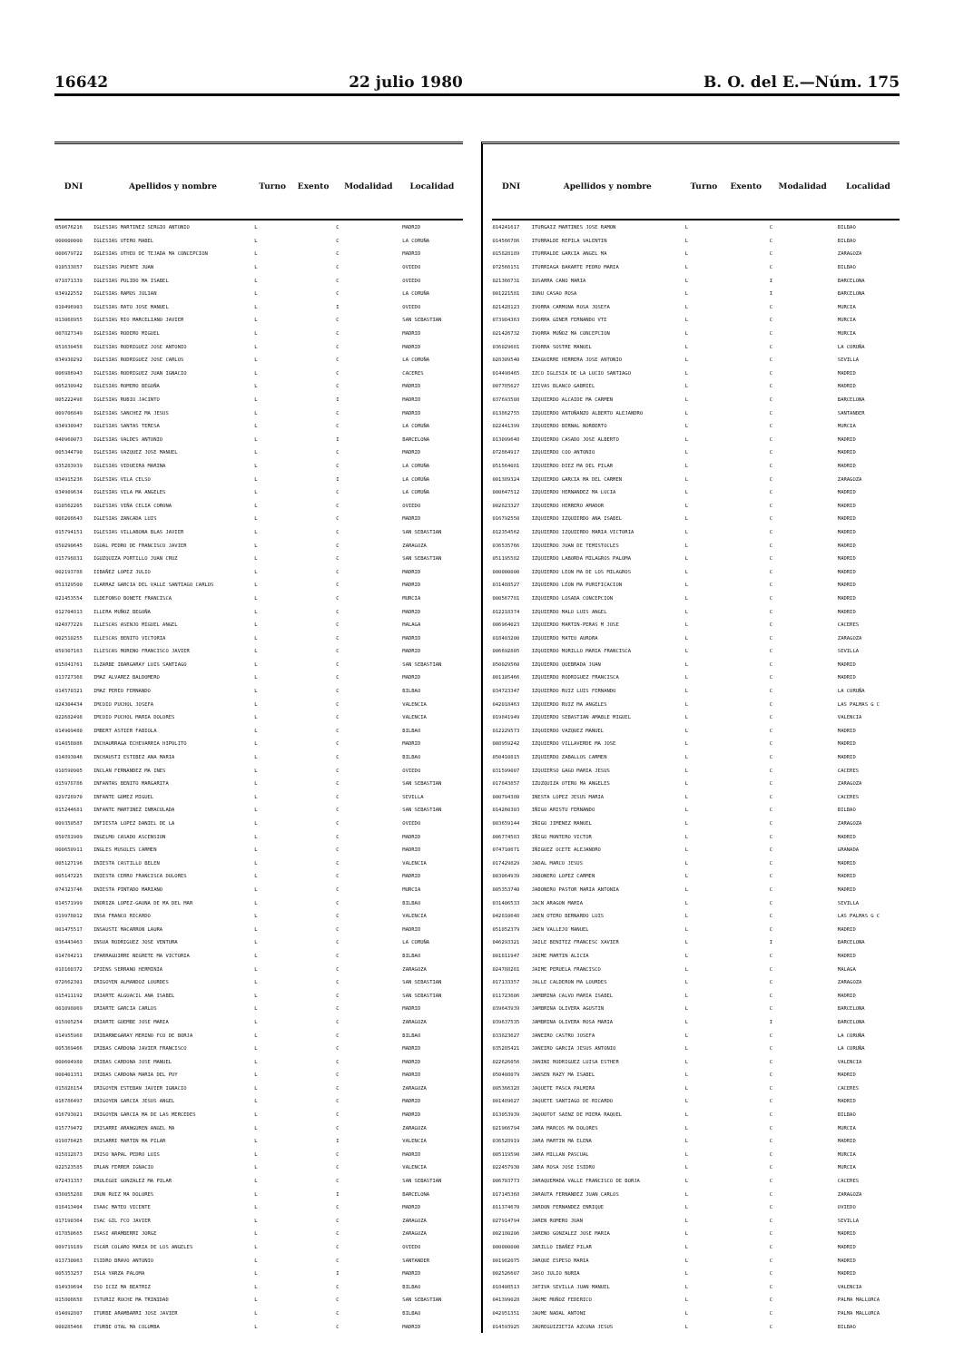16642 22 julio 1980 B. O. del E.—Núm. 175
| DNI | Apellidos y nombre | Turno | Exento | Modalidad | Localidad |
| --- | --- | --- | --- | --- | --- |
| 050676216 | IGLESIAS MARTINEZ SERGIO ANTONIO | L | | C | MADRID |
| 000000000 | IGLESIAS OTERO MABEL | L | | C | LA CORUÑA |
| 000679722 | IGLESIAS OTHEO DE TEJADA MA CONCEPCION | L | | C | MADRID |
| 010533857 | IGLESIAS PUENTE JUAN | L | | C | OVIEDO |
| 071871339 | IGLESIAS PULIDO MA ISABEL | L | | C | OVIEDO |
| 034922552 | IGLESIAS RAMOS JULIAN | L | | C | LA CORUÑA |
| 010496903 | IGLESIAS RATO JOSE MANUEL | L | | I | OVIEDO |
| 013068955 | IGLESIAS RIO MARCELIANO JAVIER | L | | C | SAN SEBASTIAN |
| 007827349 | IGLESIAS RODERO MIGUEL | L | | C | MADRID |
| 051630458 | IGLESIAS RODRIGUEZ JOSE ANTONIO | L | | C | MADRID |
| 034930292 | IGLESIAS RODRIGUEZ JOSE CARLOS | L | | C | LA CORUÑA |
| 006986943 | IGLESIAS RODRIGUEZ JUAN IGNACIO | L | | C | CACERES |
| 005230942 | IGLESIAS ROMERO BEGOÑA | L | | C | MADRID |
| 005222498 | IGLESIAS RUBIO JACINTO | L | | I | MADRID |
| 009706849 | IGLESIAS SANCHEZ MA JESUS | L | | C | MADRID |
| 034930947 | IGLESIAS SANTAS TERESA | L | | C | LA CORUÑA |
| 040960073 | IGLESIAS VALDES ANTONIO | L | | I | BARCELONA |
| 005344790 | IGLESIAS VAZQUEZ JOSE MANUEL | L | | C | MADRID |
| 035283939 | IGLESIAS VIDUEIRA MARINA | L | | C | LA CORUÑA |
| 034915236 | IGLESIAS VILA CELSO | L | | I | LA CORUÑA |
| 034909634 | IGLESIAS VILA MA ANGELES | L | | C | LA CORUÑA |
| 010562205 | IGLESIAS VIÑA CELIA CORONA | L | | C | OVIEDO |
| 008208643 | IGLESIAS ZANCADA LUIS | L | | C | MADRID |
| 015794151 | IGLESIAS VILLABONA BLAS JAVIER | L | | C | SAN SEBASTIAN |
| 050290645 | IGUAL PEDRO DE FRANCISCO JAVIER | L | | C | ZARAGOZA |
| 015798831 | IGUZQUIZA PORTILLO JUAN CRUZ | L | | C | SAN SEBASTIAN |
| 002193788 | IIBAÑEZ LOPEZ JULIO | L | | C | MADRID |
| 051329500 | ILARRAZ GARCIA DEL VALLE SANTIAGO CARLOS | L | | C | MADRID |
| 021453554 | ILDEFONSO BONETE FRANCISCA | L | | C | MURCIA |
| 012704813 | ILLERA MUÑOZ BEGOÑA | L | | C | MADRID |
| 024877229 | ILLESCAS ASENJO MIGUEL ANGEL | L | | C | MALAGA |
| 002510255 | ILLESCAS BENITO VICTORIA | L | | C | MADRID |
| 050307163 | ILLESCAS MORENO FRANCISCO JAVIER | L | | C | MADRID |
| 015841761 | ILZARBE IBARGARAY LUIS SANTIAGO | L | | C | SAN SEBASTIAN |
| 013727368 | IMAZ ALVAREZ BALDOMERO | L | | C | MADRID |
| 014570321 | IMAZ PEREO FERNANDO | L | | C | BILBAO |
| 024304434 | IMCOIO PUCHOL JOSEFA | L | | C | VALENCIA |
| 022682498 | IMCOIO PUCHOL MARIA DOLORES | L | | C | VALENCIA |
| 014909480 | IMBERT ASTIER FABIOLA | L | | C | BILBAO |
| 014858086 | INCHAURRAGA ECHEVARRIA HIPOLITO | L | | C | MADRID |
| 014893046 | INCHAUSTI ESTIBEZ ANA MARIA | L | | C | BILBAO |
| 010590905 | INCLAN FERNANDEZ MA INES | L | | C | OVIEDO |
| 015978786 | INFANTAS BENITO MARGARITA | L | | C | SAN SEBASTIAN |
| 029728970 | INFANTE GOMEZ MIGUEL | L | | C | SEVILLA |
| 015244681 | INFANTE MARTINEZ INMACULADA | L | | C | SAN SEBASTIAN |
| 009350587 | INFIESTA LOPEZ DANIEL DE LA | L | | C | OVIEDO |
| 050781909 | INGELMO CASADO ASCENSION | L | | C | MADRID |
| 000650911 | INGLES MUSOLES CARMEN | L | | C | MADRID |
| 005127196 | INIESTA CASTILLO BELEN | L | | C | VALENCIA |
| 005147225 | INIESTA CERRO FRANCISCA DOLORES | L | | C | MADRID |
| 074323746 | INIESTA PINTADO MARIANO | L | | C | MURCIA |
| 014571999 | INORIZA LOPEZ-GAUNA DE MA DEL MAR | L | | C | BILBAO |
| 019978012 | INSA FRANCO RICARDO | L | | C | VALENCIA |
| 001475517 | INSAUSTI MACARRON LAURA | L | | C | MADRID |
| 036443463 | INSUA RODRIGUEZ JOSE VENTURA | L | | C | LA CORUÑA |
| 014784211 | IPARRAGUIRRE NEGRETE MA VICTORIA | L | | C | BILBAO |
| 018160372 | IPIENS SERRANO HERMINIA | L | | C | ZARAGOZA |
| 072662301 | IRIGOYEN ALMANDOZ LOURDES | L | | C | SAN SEBASTIAN |
| 015411192 | IRIARTE ALGUACIL ANA ISABEL | L | | C | SAN SEBASTIAN |
| 001098069 | IRIARTE GARCIA CARLOS | L | | C | MADRID |
| 015805254 | IRIARTE GUEMBE JOSE MARIA | L | | C | ZARAGOZA |
| 014955968 | IRIBARNEGARAY MERINO FCO DE BORJA | L | | C | BILBAO |
| 005369466 | IRIBAS CARDONA JAVIER FRANCISCO | L | | C | MADRID |
| 000604980 | IRIBAS CARDONA JOSE MANUEL | L | | C | MADRID |
| 000401351 | IRIBAS CARDONA MARIA DEL PUY | L | | C | MADRID |
| 015828154 | IRIGOYEN ESTEBAN JAVIER IGNACIO | L | | C | ZARAGOZA |
| 016786497 | IRIGOYEN GARCIA JESUS ANGEL | L | | C | MADRID |
| 016793021 | IRIGOYEN GARCIA MA DE LAS MERCEDES | L | | C | MADRID |
| 015779472 | IRISARRI ARANGUREN ANGEL MA | L | | C | ZARAGOZA |
| 019878425 | IRISARRI MARTIN MA PILAR | L | | I | VALENCIA |
| 015812873 | IRISO NAPAL PEDRO LUIS | L | | C | MADRID |
| 022523585 | IRLAN FERRER IGNACIO | L | | C | VALENCIA |
| 072431357 | IRULEGUI GONZALEZ MA PILAR | L | | C | SAN SEBASTIAN |
| 038055288 | IRUN RUIZ MA DOLORES | L | | I | BARCELONA |
| 018413404 | ISAAC MATEO VICENTE | L | | C | MADRID |
| 017190364 | ISAC GIL FCO JAVIER | L | | C | ZARAGOZA |
| 017850665 | ISASI ARAMBERRI JORGE | L | | C | ZARAGOZA |
| 009719189 | ISCAR COLARO MARIA DE LOS ANGELES | L | | C | OVIEDO |
| 013730063 | ISIDRO BRAVO ANTONIO | L | | C | SANTANDER |
| 005353257 | ISLA YARZA PALOMA | L | | I | MADRID |
| 014939694 | ISO ICIZ MA BEATRIZ | L | | C | BILBAO |
| 015808658 | ISTURIZ ROCHE MA TRINIDAD | L | | C | SAN SEBASTIAN |
| 014092807 | ITURBE ARAMBARRI JOSE JAVIER | L | | C | BILBAO |
| 000285466 | ITURBE OTAL MA COLUMBA | L | | C | MADRID |
| DNI | Apellidos y nombre | Turno | Exento | Modalidad | Localidad |
| --- | --- | --- | --- | --- | --- |
| 014241617 | ITURGAIZ MARTINES JOSE RAMON | L | | C | BILBAO |
| 014566786 | ITURRALDE REPILA VALENTIN | L | | C | BILBAO |
| 015828189 | ITURRALDE GARCIA ANGEL MA | L | | C | ZARAGOZA |
| 072566151 | ITURRIAGA BAKARTE PEDRO MARIA | L | | C | BILBAO |
| 021366731 | IUSARRA CANO MARIA | L | | I | BARCELONA |
| 001221581 | IUNU CASAO ROSA | L | | I | BARCELONA |
| 021428123 | IVORRA CARMONA ROSA JOSEFA | L | | C | MURCIA |
| 073984363 | IVORRA GINER FERNANDO VTE | L | | C | MURCIA |
| 021426732 | IVORRA MUÑOZ MA CONCEPCION | L | | C | MURCIA |
| 036029681 | IVORRA SOSTRE MANUEL | L | | C | LA CORUÑA |
| 028309540 | IZAGUIRRE HERRERA JOSE ANTONIO | L | | C | SEVILLA |
| 014498465 | IZCO IGLESIA DE LA LUCIO SANTIAGO | L | | C | MADRID |
| 007785627 | IZIVAS BLANCO GABRIEL | L | | C | MADRID |
| 037693508 | IZQUIERDO ALCAIDE MA CARMEN | L | | C | BARCELONA |
| 013862755 | IZQUIERDO ANTOÑANZO ALBERTO ALEJANDRO | L | | C | SANTANDER |
| 022441399 | IZQUIERDO BERNAL NORBERTO | L | | C | MURCIA |
| 013099648 | IZQUIERDO CASADO JOSE ALBERTO | L | | C | MADRID |
| 072864917 | IZQUIERDO COO ANTONIO | L | | C | MADRID |
| 051564081 | IZQUIERDO DIEZ MA DEL PILAR | L | | C | MADRID |
| 001389324 | IZQUIERDO GARCIA MA DEL CARMEN | L | | C | ZARAGOZA |
| 000647512 | IZQUIERDO HERNANDEZ MA LUCIA | L | | C | MADRID |
| 002823327 | IZQUIERDO HERRERO AMADOR | L | | C | MADRID |
| 016792550 | IZQUIERDO IZQUIERDO ANA ISABEL | L | | C | MADRID |
| 012354562 | IZQUIERDO IZQUIERDO MARIA VICTORIA | L | | C | MADRID |
| 036535766 | IZQUIERDO JUAN DE TEMISTOCLES | L | | C | MADRID |
| 051195582 | IZQUIERDO LABORDA MILAGROS PALOMA | L | | C | MADRID |
| 000000000 | IZQUIERDO LEON MA DE LOS MILAGROS | L | | C | MADRID |
| 031488527 | IZQUIERDO LEON MA PURIFICACION | L | | C | MADRID |
| 000567781 | IZQUIERDO LOSADA CONCEPCION | L | | C | MADRID |
| 012218374 | IZQUIERDO MALO LUIS ANGEL | L | | C | MADRID |
| 006964023 | IZQUIERDO MARTIN-PERAS M JOSE | L | | C | CACERES |
| 018403200 | IZQUIERDO MATEO AURORA | L | | C | ZARAGOZA |
| 006692805 | IZQUIERDO MORILLO MARIA FRANCISCA | L | | C | SEVILLA |
| 050029560 | IZQUIERDO QUEBRADA JUAN | L | | C | MADRID |
| 001105466 | IZQUIERDO RODRIGUEZ FRANCISCA | L | | C | MADRID |
| 034723347 | IZQUIERDO RUIZ LUIS FERNANDO | L | | C | LA CORUÑA |
| 042018463 | IZQUIERDO RUIZ MA ANGELES | L | | C | LAS PALMAS G C |
| 019841949 | IZQUIERDO SEBASTIAN AMABLE MIGUEL | L | | C | VALENCIA |
| 012229573 | IZQUIERDO VAZQUEZ MANUEL | L | | C | MADRID |
| 008959242 | IZQUIERDO VILLAVERDE MA JOSE | L | | C | MADRID |
| 050410815 | IZQUIERDO ZABALLOS CARMEN | L | | C | MADRID |
| 031599007 | IZQUIERSO GAGO MARIA JESUS | L | | C | CACERES |
| 017843857 | IZUZQUIZA OTERO MA ANGELES | L | | C | ZARAGOZA |
| 000794380 | INESTA LOPEZ JESUS MARIA | L | | C | CACERES |
| 014260303 | IÑIGO ARISTU FERNANDO | L | | C | BILBAO |
| 003659144 | IÑIGO JIMENEZ MANUEL | L | | C | ZARAGOZA |
| 006774583 | IÑIGO MONTERO VICTOR | L | | C | MADRID |
| 074710671 | IÑIGUEZ OCETE ALEJANDRO | L | | C | GRANADA |
| 017429829 | JADAL MARCO JESUS | L | | C | MADRID |
| 003064939 | JABONERO LOPEZ CARMEN | L | | C | MADRID |
| 005353740 | JABONERO PASTOR MARIA ANTONIA | L | | C | MADRID |
| 031406533 | JACN ARAGON MARIA | L | | C | SEVILLA |
| 042810648 | JAEN OTERO BERNARDO LUIS | L | | C | LAS PALMAS G C |
| 051052379 | JAEN VALLEJO MANUEL | L | | C | MADRID |
| 046293321 | JAILE BENITEZ FRANCESC XAVIER | L | | I | BARCELONA |
| 001811947 | JAIME MARTIN ALICIA | L | | C | MADRID |
| 024788281 | JAIME PERUELA FRANCISCO | L | | C | MALAGA |
| 017133357 | JALLE CALDERON MA LOURDES | L | | C | ZARAGOZA |
| 011723606 | JAMBRINA CALVO MARIA ISABEL | L | | C | MADRID |
| 039643939 | JAMBRINA OLIVERA AGUSTIN | L | | C | BARCELONA |
| 039637535 | JAMBRINA OLIVERA ROSA MARIA | L | | I | BARCELONA |
| 033823627 | JANEIRO CASTRO JOSEFA | L | | C | LA CORUÑA |
| 035285421 | JANEIRO GARCIA JESUS ANTONIO | L | | C | LA CORUÑA |
| 022626056 | JANINI RODRIGUEZ LUISA ESTHER | L | | C | VALENCIA |
| 050408079 | JANSEN RAZY MA ISABEL | L | | C | MADRID |
| 005366328 | JAQUETE PASCA PALMIRA | L | | C | CACERES |
| 001489627 | JAQUETE SANTIAGO DE RICARDO | L | | C | MADRID |
| 013053939 | JAQUOTOT SAENZ DE MIERA RAQUEL | L | | C | BILBAO |
| 021966794 | JARA MARCOS MA DOLORES | L | | C | MURCIA |
| 036528919 | JARA MARTIN MA ELENA | L | | C | MADRID |
| 005119590 | JARA MILLAN PASCUAL | L | | C | MURCIA |
| 022457930 | JARA ROSA JOSE ISIDRO | L | | C | MURCIA |
| 006703773 | JARAQUEMADA VALLE FRANCISCO DE BORJA | L | | C | CACERES |
| 017145368 | JARAUTA FERNANDEZ JUAN CARLOS | L | | C | ZARAGOZA |
| 011374670 | JARDON FERNANDEZ ENRIQUE | L | | C | OVIEDO |
| 027914794 | JAREN ROMERO JUAN | L | | C | SEVILLA |
| 002180206 | JARENO GONZALEZ JOSE MARIA | L | | C | MADRID |
| 000000000 | JARILLO IBAÑEZ PILAR | L | | C | MADRID |
| 001982075 | JARQUE ESPESO MARIA | L | | C | MADRID |
| 002526607 | JASO JULIO NURIA | L | | C | MADRID |
| 018408513 | JATIVA SEVILLA JUAN MANUEL | L | | C | VALENCIA |
| 041399028 | JAUME MUÑOZ FEDERICO | L | | C | PALMA MALLORCA |
| 042951351 | JAUME NADAL ANTONI | L | | C | PALMA MALLORCA |
| 014593925 | JAUREGUIZIETIA AZCUNA JESUS | L | | C | BILBAO |